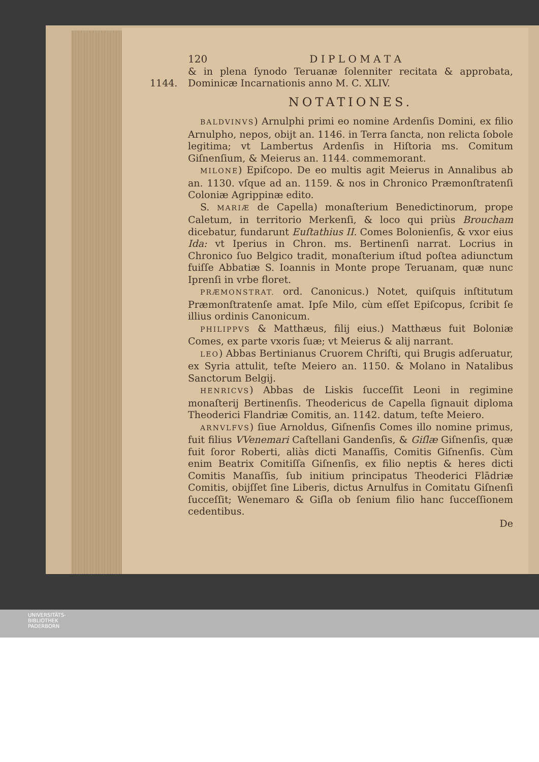120 D I P L O M A T A
1144.
& in plena ſynodo Teruanæ ſolenniter recitata & approbata, Dominicæ Incarnationis anno M. C. XLIV.
NOTATIONES.
BALDVINVS) Arnulphi primi eo nomine Ardenſis Domini, ex filio Arnulpho, nepos, obijt an. 1146. in Terra ſancta, non relicta ſobole legitima; vt Lambertus Ardenſis in Hiſtoria ms. Comitum Giſnenſium, & Meierus an. 1144. commemorant.
MILONE) Epiſcopo. De eo multis agit Meierus in Annalibus ab an. 1130. vſque ad an. 1159. & nos in Chronico Præmonſtratenſi Coloniæ Agrippinæ edito.
S. MARIÆ de Capella) monaſterium Benedictinorum, prope Caletum, in territorio Merkenſi, & loco qui priùs Broucham dicebatur, fundarunt Euſtathius II. Comes Bolonienſis, & vxor eius Ida: vt Iperius in Chron. ms. Bertinenſi narrat. Locrius in Chronico ſuo Belgico tradit, monaſterium iſtud poſtea adiunctum fuiſſe Abbatiæ S. Ioannis in Monte prope Teruanam, quæ nunc Iprenſi in vrbe floret.
PRÆMONSTRAT. ord. Canonicus.) Notet, quiſquis inſtitutum Præmonſtratenſe amat. Ipſe Milo, cùm eſſet Epiſcopus, ſcribit ſe illius ordinis Canonicum.
PHILIPPVS & Matthæus, filij eius.) Matthæus fuit Boloniæ Comes, ex parte vxoris ſuæ; vt Meierus & alij narrant.
LEO) Abbas Bertinianus Cruorem Chriſti, qui Brugis adſeruatur, ex Syria attulit, teſte Meiero an. 1150. & Molano in Natalibus Sanctorum Belgij.
HENRICVS) Abbas de Liskis ſucceſſit Leoni in regimine monaſterij Bertinenſis. Theodericus de Capella ſignauit diploma Theoderici Flandriæ Comitis, an. 1142. datum, teſte Meiero.
ARNVLFVS) ſiue Arnoldus, Giſnenſis Comes illo nomine primus, fuit filius VVenemari Caſtellani Gandenſis, & Giſlæ Giſnenſis, quæ fuit ſoror Roberti, aliàs dicti Manaſſis, Comitis Giſnenſis. Cùm enim Beatrix Comitiſſa Giſnenſis, ex filio neptis & heres dicti Comitis Manaſſis, ſub initium principatus Theoderici Flādriæ Comitis, obijſſet ſine Liberis, dictus Arnulfus in Comitatu Giſnenſi ſucceſſit; Wenemaro & Giſla ob ſenium filio hanc ſucceſſionem cedentibus.
De
UNIVERSITÄTS-
BIBLIOTHEK
PADERBORN